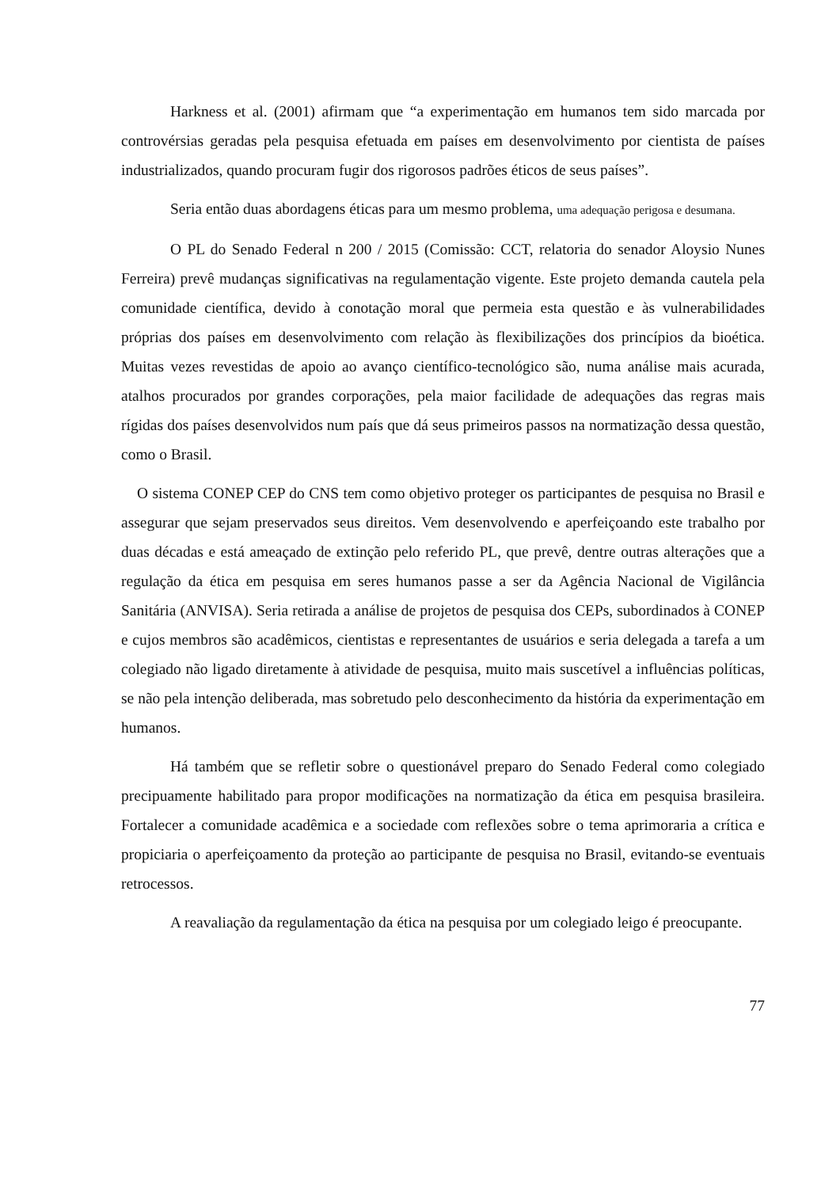Harkness et al. (2001) afirmam que “a experimentação em humanos tem sido marcada por controvérsias geradas pela pesquisa efetuada em países em desenvolvimento por cientista de países industrializados, quando procuram fugir dos rigorosos padrões éticos de seus países”.
Seria então duas abordagens éticas para um mesmo problema, uma adequação perigosa e desumana.
O PL do Senado Federal n 200 / 2015 (Comissão: CCT, relatoria do senador Aloysio Nunes Ferreira) prevê mudanças significativas na regulamentação vigente. Este projeto demanda cautela pela comunidade científica, devido à conotação moral que permeia esta questão e às vulnerabilidades próprias dos países em desenvolvimento com relação às flexibilizações dos princípios da bioética. Muitas vezes revestidas de apoio ao avanço científico-tecnológico são, numa análise mais acurada, atalhos procurados por grandes corporações, pela maior facilidade de adequações das regras mais rígidas dos países desenvolvidos num país que dá seus primeiros passos na normatização dessa questão, como o Brasil.
O sistema CONEP CEP do CNS tem como objetivo proteger os participantes de pesquisa no Brasil e assegurar que sejam preservados seus direitos. Vem desenvolvendo e aperfeiçoando este trabalho por duas décadas e está ameaçado de extinção pelo referido PL, que prevê, dentre outras alterações que a regulação da ética em pesquisa em seres humanos passe a ser da Agência Nacional de Vigilância Sanitária (ANVISA). Seria retirada a análise de projetos de pesquisa dos CEPs, subordinados à CONEP e cujos membros são acadêmicos, cientistas e representantes de usuários e seria delegada a tarefa a um colegiado não ligado diretamente à atividade de pesquisa, muito mais suscetível a influências políticas, se não pela intenção deliberada, mas sobretudo pelo desconhecimento da história da experimentação em humanos.
Há também que se refletir sobre o questionável preparo do Senado Federal como colegiado precipuamente habilitado para propor modificações na normatização da ética em pesquisa brasileira. Fortalecer a comunidade acadêmica e a sociedade com reflexões sobre o tema aprimoraria a crítica e propiciaria o aperfeiçoamento da proteção ao participante de pesquisa no Brasil, evitando-se eventuais retrocessos.
A reavaliação da regulamentação da ética na pesquisa por um colegiado leigo é preocupante.
77